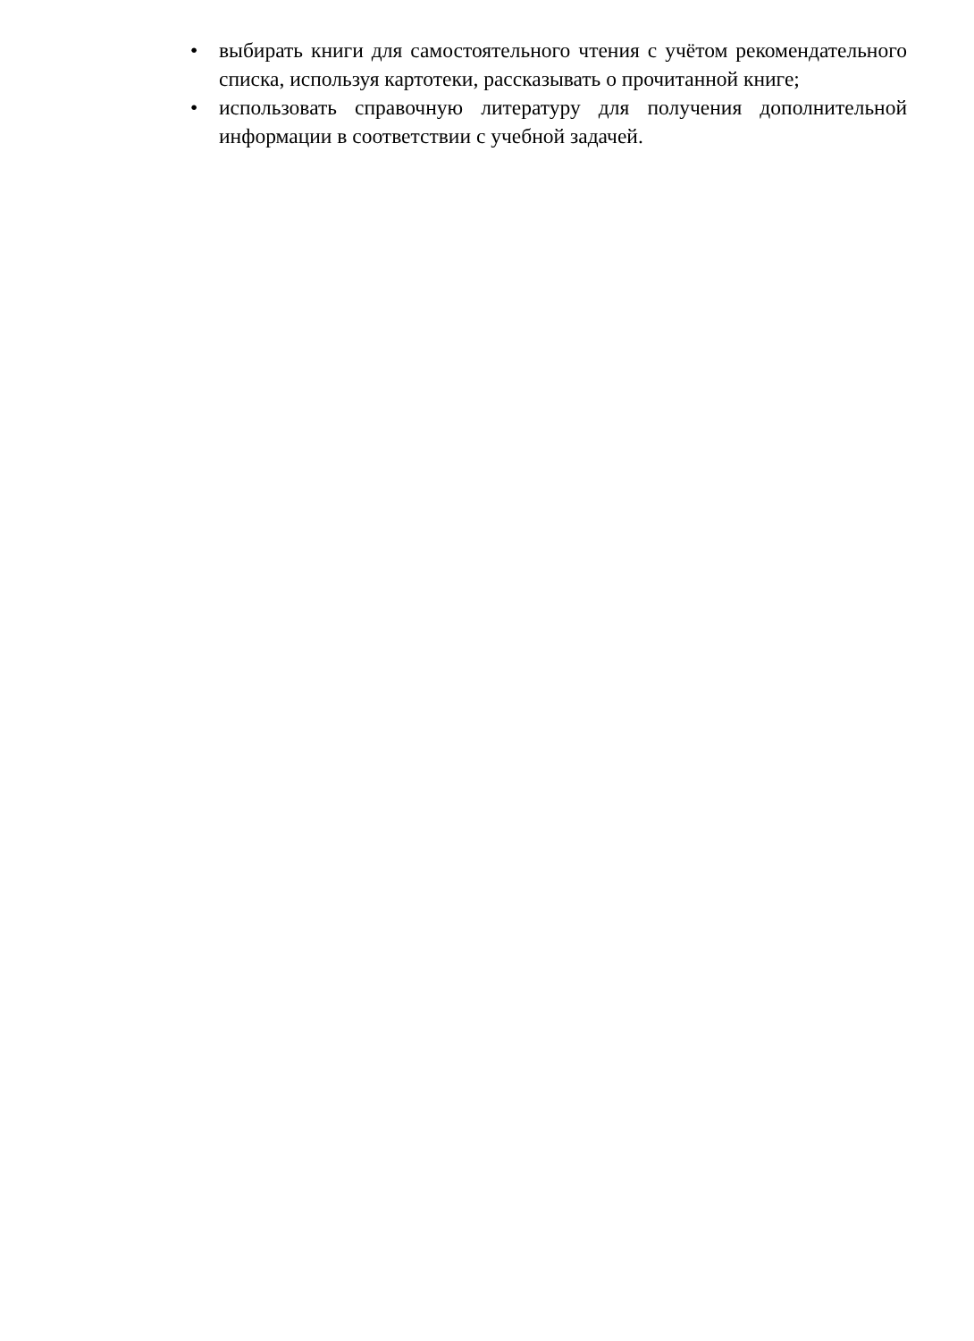• выбирать книги для самостоятельного чтения с учётом рекомендательного списка, используя картотеки, рассказывать о прочитанной книге;
• использовать справочную литературу для получения дополнительной информации в соответствии с учебной задачей.